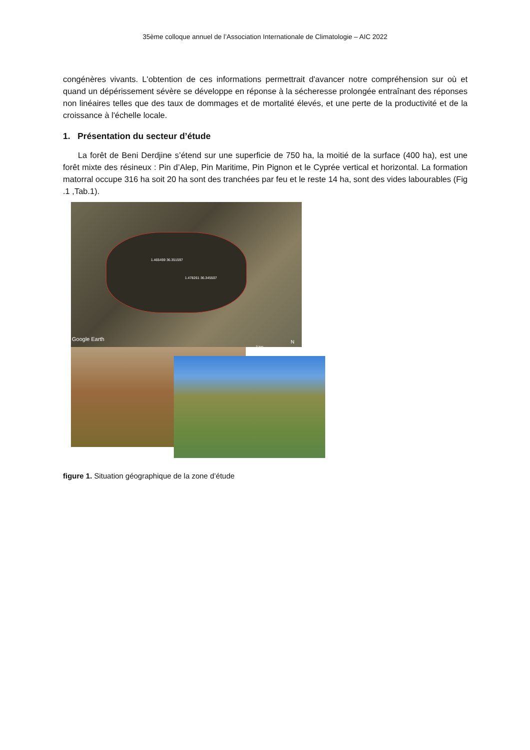35ème colloque annuel de l’Association Internationale de Climatologie – AIC 2022
congénères vivants. L'obtention de ces informations permettrait d'avancer notre compréhension sur où et quand un dépérissement sévère se développe en réponse à la sécheresse prolongée entraînant des réponses non linéaires telles que des taux de dommages et de mortalité élevés, et une perte de la productivité et de la croissance à l'échelle locale.
1. Présentation du secteur d’étude
La forêt de Beni Derdjine s’étend sur une superficie de 750 ha, la moitié de la surface (400 ha), est une forêt mixte des résineux : Pin d’Alep, Pin Maritime, Pin Pignon et le Cyprée vertical et horizontal. La formation matorral occupe 316 ha soit 20 ha sont des tranchées par feu et le reste 14 ha, sont des vides labourables (Fig .1 ,Tab.1).
1.465459 36.351597
1.478261 36.345507
Google Earth
3 km
N
figure 1. Situation géographique de la zone d’étude